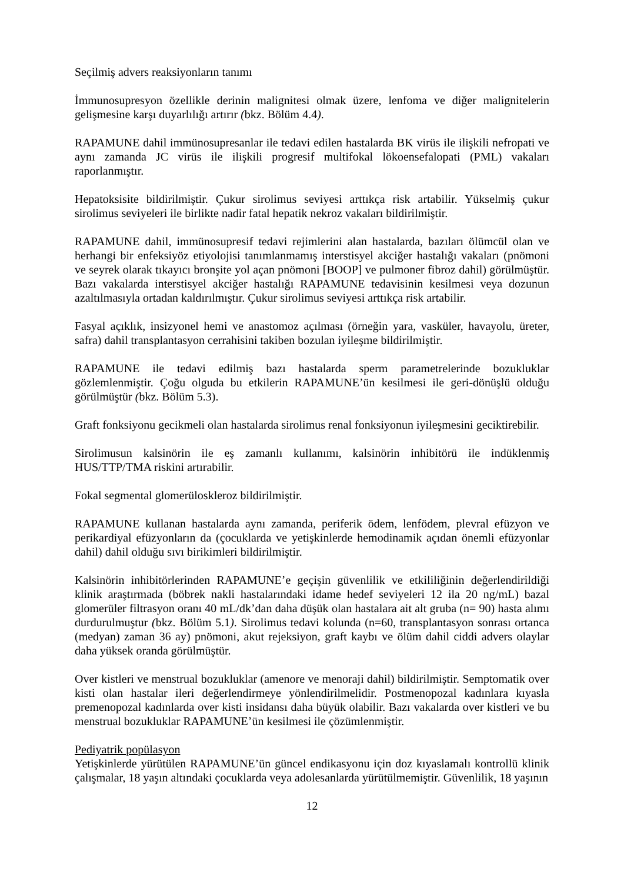Seçilmiş advers reaksiyonların tanımı
İmmunosupresyon özellikle derinin malignitesi olmak üzere, lenfoma ve diğer malignitelerin gelişmesine karşı duyarlılığı artırır (bkz. Bölüm 4.4).
RAPAMUNE dahil immünosupresanlar ile tedavi edilen hastalarda BK virüs ile ilişkili nefropati ve aynı zamanda JC virüs ile ilişkili progresif multifokal lökoensefalopati (PML) vakaları raporlanmıştır.
Hepatoksisite bildirilmiştir. Çukur sirolimus seviyesi arttıkça risk artabilir. Yükselmiş çukur sirolimus seviyeleri ile birlikte nadir fatal hepatik nekroz vakaları bildirilmiştir.
RAPAMUNE dahil, immünosupresif tedavi rejimlerini alan hastalarda, bazıları ölümcül olan ve herhangi bir enfeksiyöz etiyolojisi tanımlanmamış interstisyel akciğer hastalığı vakaları (pnömoni ve seyrek olarak tıkayıcı bronşite yol açan pnömoni [BOOP] ve pulmoner fibroz dahil) görülmüştür. Bazı vakalarda interstisyel akciğer hastalığı RAPAMUNE tedavisinin kesilmesi veya dozunun azaltılmasıyla ortadan kaldırılmıştır. Çukur sirolimus seviyesi arttıkça risk artabilir.
Fasyal açıklık, insizyonel hemi ve anastomoz açılması (örneğin yara, vasküler, havayolu, üreter, safra) dahil transplantasyon cerrahisini takiben bozulan iyileşme bildirilmiştir.
RAPAMUNE ile tedavi edilmiş bazı hastalarda sperm parametrelerinde bozukluklar gözlemlenmiştir. Çoğu olguda bu etkilerin RAPAMUNE’ün kesilmesi ile geri-dönüşlü olduğu görülmüştür (bkz. Bölüm 5.3).
Graft fonksiyonu gecikmeli olan hastalarda sirolimus renal fonksiyonun iyileşmesini geciktirebilir.
Sirolimusun kalsinörin ile eş zamanlı kullanımı, kalsinörin inhibitörü ile indüklenmiş HUS/TTP/TMA riskini artırabilir.
Fokal segmental glomerüloskleroz bildirilmiştir.
RAPAMUNE kullanan hastalarda aynı zamanda, periferik ödem, lenfödem, plevral efüzyon ve perikardiyal efüzyonların da (çocuklarda ve yetişkinlerde hemodinamik açıdan önemli efüzyonlar dahil) dahil olduğu sıvı birikimleri bildirilmiştir.
Kalsinörin inhibitörlerinden RAPAMUNE’e geçişin güvenlilik ve etkililiğinin değerlendirildiği klinik araştırmada (böbrek nakli hastalarındaki idame hedef seviyeleri 12 ila 20 ng/mL) bazal glomerüler filtrasyon oranı 40 mL/dk’dan daha düşük olan hastalara ait alt gruba (n= 90) hasta alımı durdurulmuştur (bkz. Bölüm 5.1). Sirolimus tedavi kolunda (n=60, transplantasyon sonrası ortanca (medyan) zaman 36 ay) pnömoni, akut rejeksiyon, graft kaybı ve ölüm dahil ciddi advers olaylar daha yüksek oranda görülmüştür.
Over kistleri ve menstrual bozukluklar (amenore ve menoraji dahil) bildirilmiştir. Semptomatik over kisti olan hastalar ileri değerlendirmeye yönlendirilmelidir. Postmenopozal kadınlara kıyasla premenopozal kadınlarda over kisti insidansı daha büyük olabilir. Bazı vakalarda over kistleri ve bu menstrual bozukluklar RAPAMUNE’ün kesilmesi ile çözümlenmiştir.
Pediyatrik popülasyon
Yetişkinlerde yürütülen RAPAMUNE’ün güncel endikasyonu için doz kıyaslamalı kontrollü klinik çalışmalar, 18 yaşın altındaki çocuklarda veya adolesanlarda yürütülmemiştir. Güvenlilik, 18 yaşının
12